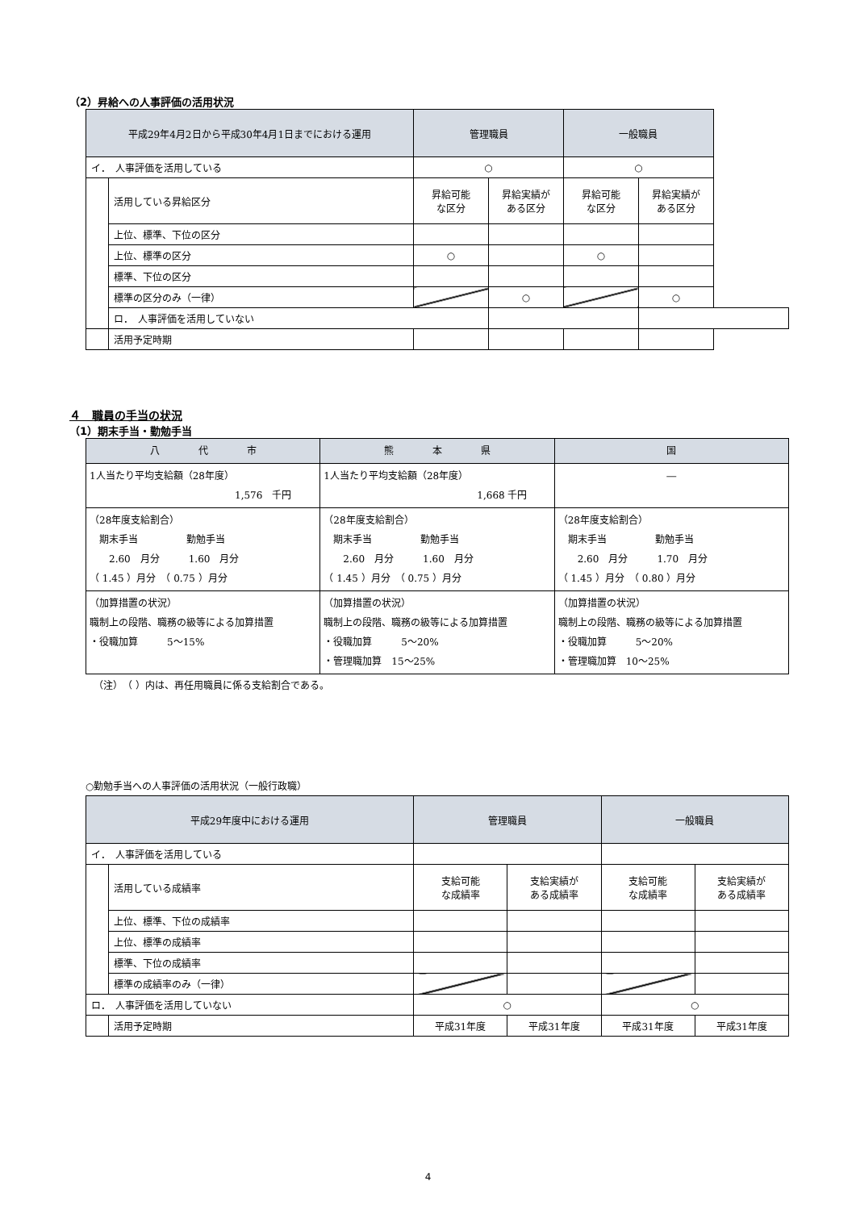（2）昇給への人事評価の活用状況
| 平成29年4月2日から平成30年4月1日までにおける運用 | | 管理職員 | | 一般職員 | |
| --- | --- | --- | --- | --- | --- |
| イ． 人事評価を活用している | | ○ | | ○ | |
| | 活用している昇給区分 | 昇給可能 な区分 | 昇給実績が ある区分 | 昇給可能 な区分 | 昇給実績が ある区分 |
| | 上位、標準、下位の区分 | | | | |
| | 上位、標準の区分 | ○ | | ○ | |
| | 標準、下位の区分 | | | | |
| | 標準の区分のみ（一律） | | ○ | | ○ |
| | ロ． 人事評価を活用していない | | | | |
| | 活用予定時期 | | | | |
４　職員の手当の状況
（1）期末手当・勤勉手当
| 八 代 市 | 熊 本 県 | 国 |
| 1人当たり平均支給額（28年度） 1,576 千円 | 1人当たり平均支給額（28年度） 1,668 千円 | ― |
| （28年度支給割合） 期末手当 勤勉手当 2.60 月分 1.60 月分 （ 1.45 ）月分 （ 0.75 ）月分 | （28年度支給割合） 期末手当 勤勉手当 2.60 月分 1.60 月分 （ 1.45 ）月分 （ 0.75 ）月分 | （28年度支給割合） 期末手当 勤勉手当 2.60 月分 1.70 月分 （ 1.45 ）月分 （ 0.80 ）月分 |
| （加算措置の状況） 職制上の段階、職務の級等による加算措置 ・役職加算 5～15% | （加算措置の状況） 職制上の段階、職務の級等による加算措置 ・役職加算 5～20% ・管理職加算 15～25% | （加算措置の状況） 職制上の段階、職務の級等による加算措置 ・役職加算 5～20% ・管理職加算 10～25% |
（注）　（ ）内は、再任用職員に係る支給割合である。
○勤勉手当への人事評価の活用状況（一般行政職）
| 平成29年度中における運用 | | 管理職員 | | 一般職員 | |
| --- | --- | --- | --- | --- | --- |
| イ． 人事評価を活用している | | | | | |
| | 活用している成績率 | 支給可能 な成績率 | 支給実績が ある成績率 | 支給可能 な成績率 | 支給実績が ある成績率 |
| | 上位、標準、下位の成績率 | | | | |
| | 上位、標準の成績率 | | | | |
| | 標準、下位の成績率 | | | | |
| | 標準の成績率のみ（一律） | | | | |
| ロ． 人事評価を活用していない | | ○ | | ○ | |
| | 活用予定時期 | 平成31年度 | 平成31年度 | 平成31年度 | 平成31年度 |
4